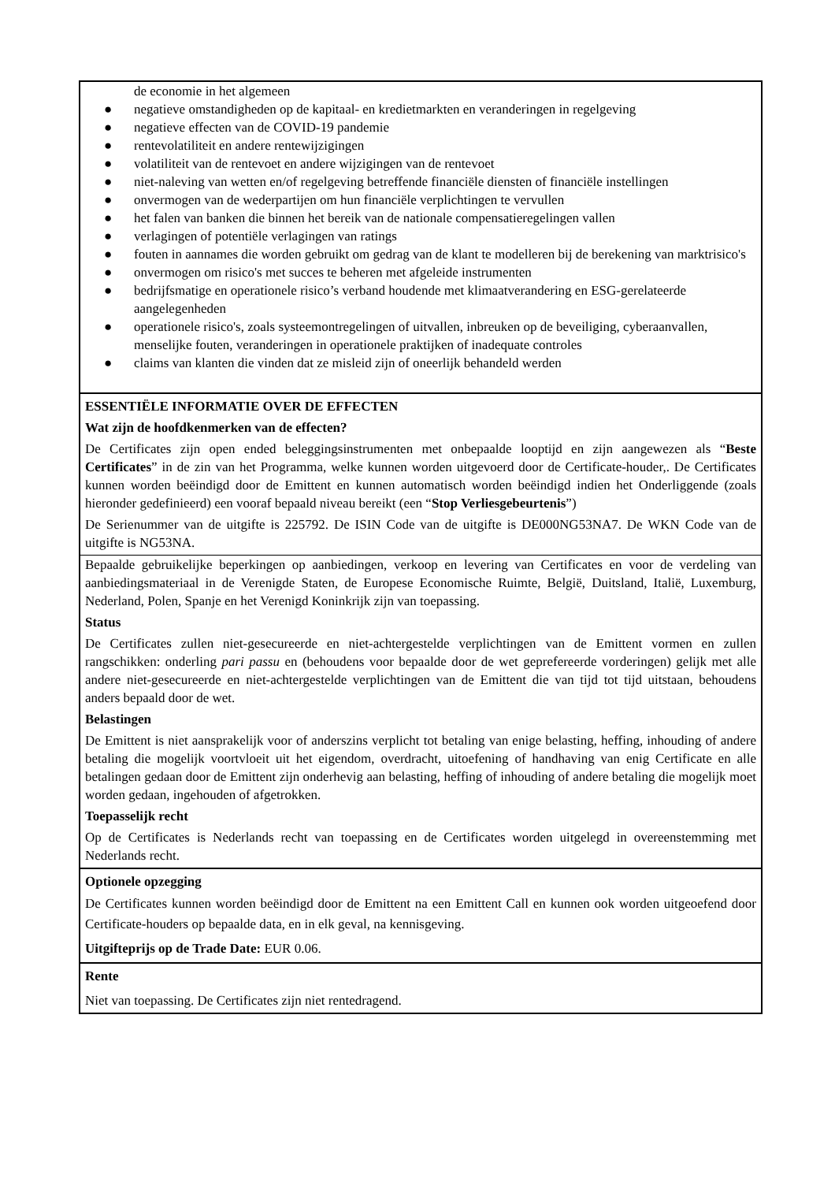de economie in het algemeen
● negatieve omstandigheden op de kapitaal- en kredietmarkten en veranderingen in regelgeving
● negatieve effecten van de COVID-19 pandemie
● rentevolatiliteit en andere rentewijzigingen
● volatiliteit van de rentevoet en andere wijzigingen van de rentevoet
● niet-naleving van wetten en/of regelgeving betreffende financiële diensten of financiële instellingen
● onvermogen van de wederpartijen om hun financiële verplichtingen te vervullen
● het falen van banken die binnen het bereik van de nationale compensatieregelingen vallen
● verlagingen of potentiële verlagingen van ratings
● fouten in aannames die worden gebruikt om gedrag van de klant te modelleren bij de berekening van marktrisico's
● onvermogen om risico's met succes te beheren met afgeleide instrumenten
● bedrijfsmatige en operationele risico’s verband houdende met klimaatverandering en ESG-gerelateerde aangelegenheden
● operationele risico's, zoals systeemontregelingen of uitvallen, inbreuken op de beveiliging, cyberaanvallen, menselijke fouten, veranderingen in operationele praktijken of inadequate controles
● claims van klanten die vinden dat ze misleid zijn of oneerlijk behandeld werden
ESSENTIËLE INFORMATIE OVER DE EFFECTEN
Wat zijn de hoofdkenmerken van de effecten?
De Certificates zijn open ended beleggingsinstrumenten met onbepaalde looptijd en zijn aangewezen als “Beste Certificates” in de zin van het Programma, welke kunnen worden uitgevoerd door de Certificate-houder,. De Certificates kunnen worden beëindigd door de Emittent en kunnen automatisch worden beëindigd indien het Onderliggende (zoals hieronder gedefinieerd) een vooraf bepaald niveau bereikt (een “Stop Verliesgebeurtenis”)
De Serienummer van de uitgifte is 225792. De ISIN Code van de uitgifte is DE000NG53NA7. De WKN Code van de uitgifte is NG53NA.
Bepaalde gebruikelijke beperkingen op aanbiedingen, verkoop en levering van Certificates en voor de verdeling van aanbiedingsmateriaal in de Verenigde Staten, de Europese Economische Ruimte, België, Duitsland, Italië, Luxemburg, Nederland, Polen, Spanje en het Verenigd Koninkrijk zijn van toepassing.
Status
De Certificates zullen niet-gesecureerde en niet-achtergestelde verplichtingen van de Emittent vormen en zullen rangschikken: onderling pari passu en (behoudens voor bepaalde door de wet geprefereerde vorderingen) gelijk met alle andere niet-gesecureerde en niet-achtergestelde verplichtingen van de Emittent die van tijd tot tijd uitstaan, behoudens anders bepaald door de wet.
Belastingen
De Emittent is niet aansprakelijk voor of anderszins verplicht tot betaling van enige belasting, heffing, inhouding of andere betaling die mogelijk voortvloeit uit het eigendom, overdracht, uitoefening of handhaving van enig Certificate en alle betalingen gedaan door de Emittent zijn onderhevig aan belasting, heffing of inhouding of andere betaling die mogelijk moet worden gedaan, ingehouden of afgetrokken.
Toepasselijk recht
Op de Certificates is Nederlands recht van toepassing en de Certificates worden uitgelegd in overeenstemming met Nederlands recht.
Optionele opzegging
De Certificates kunnen worden beëindigd door de Emittent na een Emittent Call en kunnen ook worden uitgeoefend door Certificate-houders op bepaalde data, en in elk geval, na kennisgeving.
Uitgifteprijs op de Trade Date: EUR 0.06.
Rente
Niet van toepassing. De Certificates zijn niet rentedragend.